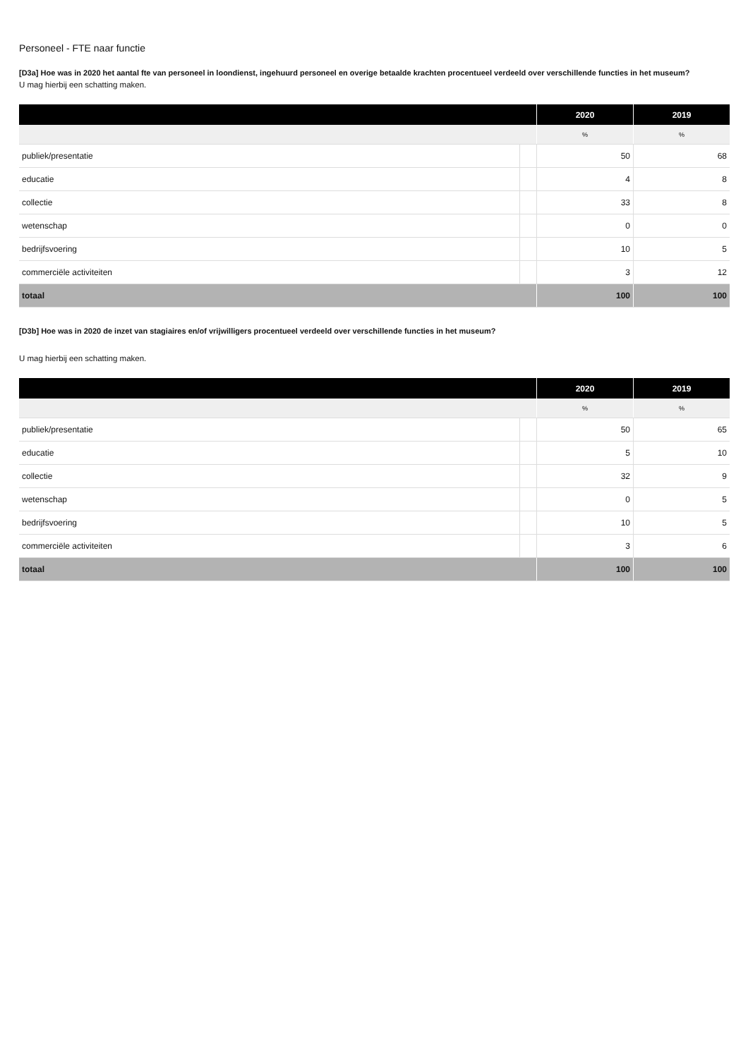Personeel - FTE naar functie
[D3a] Hoe was in 2020 het aantal fte van personeel in loondienst, ingehuurd personeel en overige betaalde krachten procentueel verdeeld over verschillende functies in het museum?
U mag hierbij een schatting maken.
| | | 2020 | 2019 |
| --- | --- | --- | --- |
| | | % | % |
| publiek/presentatie | | 50 | 68 |
| educatie | | 4 | 8 |
| collectie | | 33 | 8 |
| wetenschap | | 0 | 0 |
| bedrijfsvoering | | 10 | 5 |
| commerciële activiteiten | | 3 | 12 |
| totaal | | 100 | 100 |
[D3b] Hoe was in 2020 de inzet van stagiaires en/of vrijwilligers procentueel verdeeld over verschillende functies in het museum?
U mag hierbij een schatting maken.
| | | 2020 | 2019 |
| --- | --- | --- | --- |
| | | % | % |
| publiek/presentatie | | 50 | 65 |
| educatie | | 5 | 10 |
| collectie | | 32 | 9 |
| wetenschap | | 0 | 5 |
| bedrijfsvoering | | 10 | 5 |
| commerciële activiteiten | | 3 | 6 |
| totaal | | 100 | 100 |